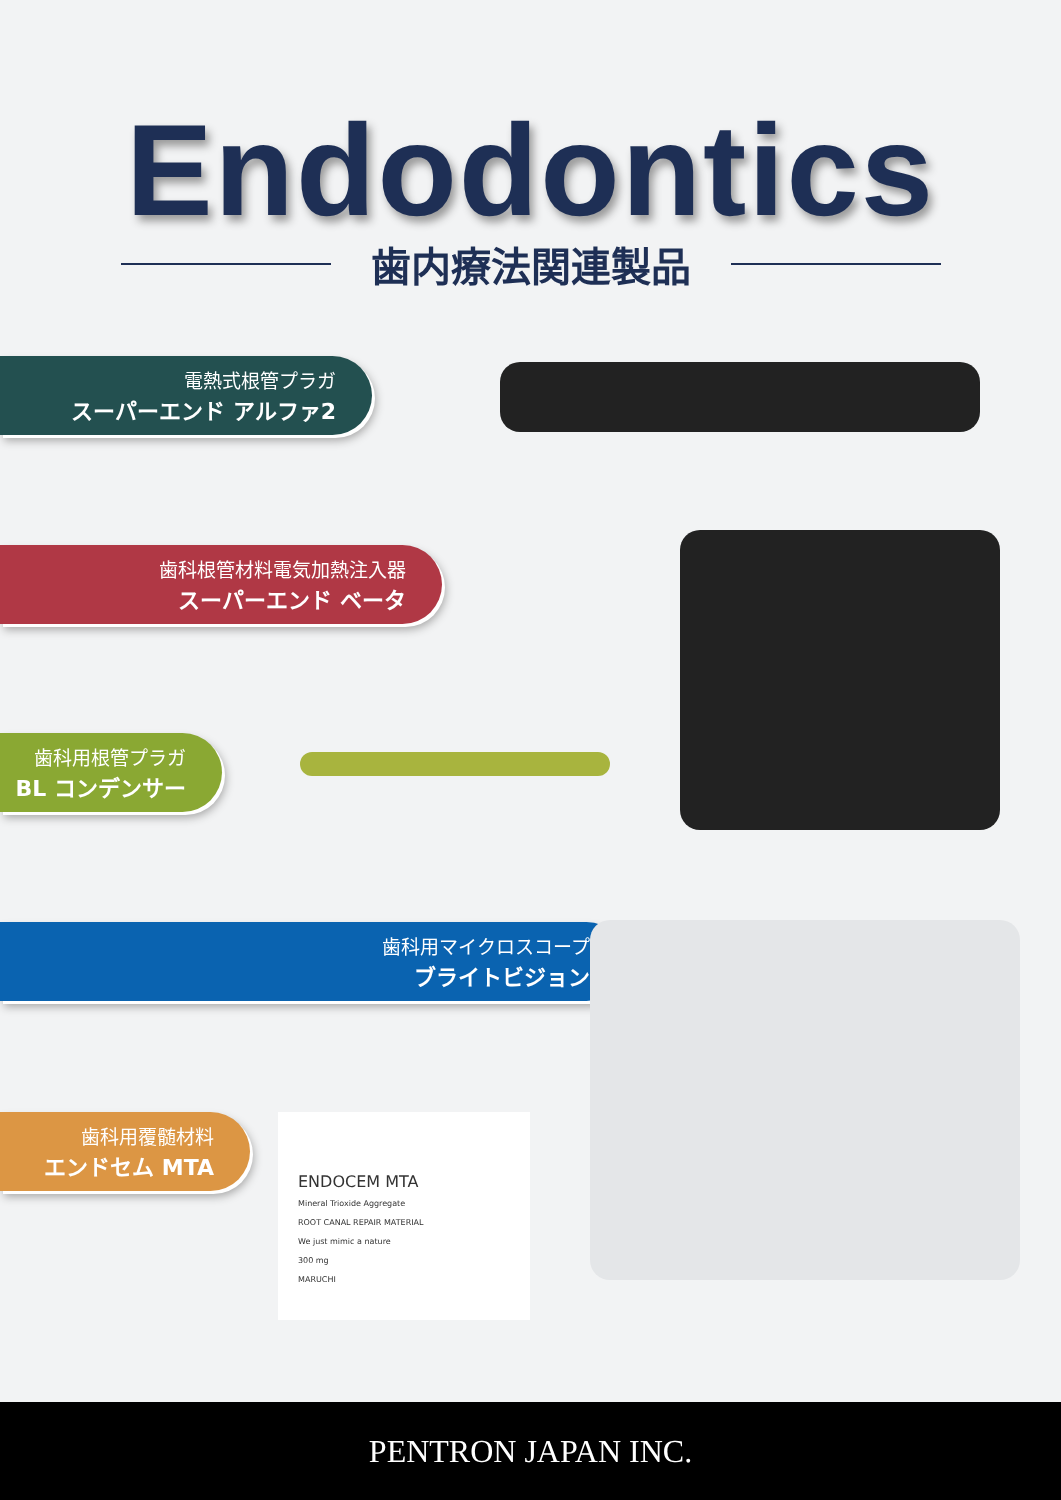Endodontics
歯内療法関連製品
電熱式根管プラガ
スーパーエンド アルファ2
歯科根管材料電気加熱注入器
スーパーエンド ベータ
歯科用根管プラガ
BL コンデンサー
歯科用マイクロスコープ
ブライトビジョン
歯科用覆髄材料
エンドセム MTA
ENDOCEM MTA
Mineral Trioxide Aggregate
ROOT CANAL REPAIR MATERIAL
We just mimic a nature
300 mg
MARUCHI
PENTRON JAPAN INC.